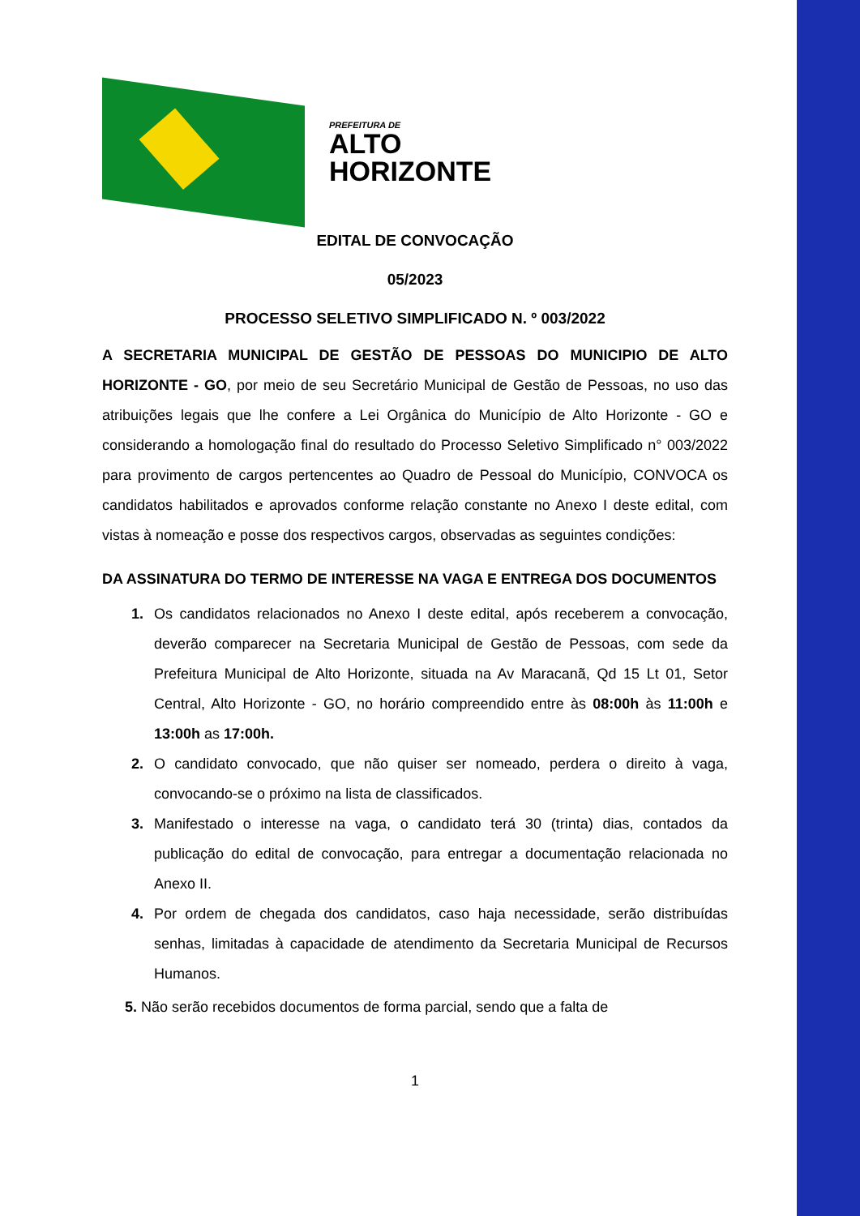PREFEITURA DE
ALTO
HORIZONTE
EDITAL DE CONVOCAÇÃO
05/2023
PROCESSO SELETIVO SIMPLIFICADO N. º 003/2022
A SECRETARIA MUNICIPAL DE GESTÃO DE PESSOAS DO MUNICIPIO DE ALTO HORIZONTE - GO, por meio de seu Secretário Municipal de Gestão de Pessoas, no uso das atribuições legais que lhe confere a Lei Orgânica do Município de Alto Horizonte - GO e considerando a homologação final do resultado do Processo Seletivo Simplificado n° 003/2022 para provimento de cargos pertencentes ao Quadro de Pessoal do Município, CONVOCA os candidatos habilitados e aprovados conforme relação constante no Anexo I deste edital, com vistas à nomeação e posse dos respectivos cargos, observadas as seguintes condições:
DA ASSINATURA DO TERMO DE INTERESSE NA VAGA E ENTREGA DOS DOCUMENTOS
1. Os candidatos relacionados no Anexo I deste edital, após receberem a convocação, deverão comparecer na Secretaria Municipal de Gestão de Pessoas, com sede da Prefeitura Municipal de Alto Horizonte, situada na Av Maracanã, Qd 15 Lt 01, Setor Central, Alto Horizonte - GO, no horário compreendido entre às 08:00h às 11:00h e 13:00h as 17:00h.
2. O candidato convocado, que não quiser ser nomeado, perdera o direito à vaga, convocando-se o próximo na lista de classificados.
3. Manifestado o interesse na vaga, o candidato terá 30 (trinta) dias, contados da publicação do edital de convocação, para entregar a documentação relacionada no Anexo II.
4. Por ordem de chegada dos candidatos, caso haja necessidade, serão distribuídas senhas, limitadas à capacidade de atendimento da Secretaria Municipal de Recursos Humanos.
5. Não serão recebidos documentos de forma parcial, sendo que a falta de
1